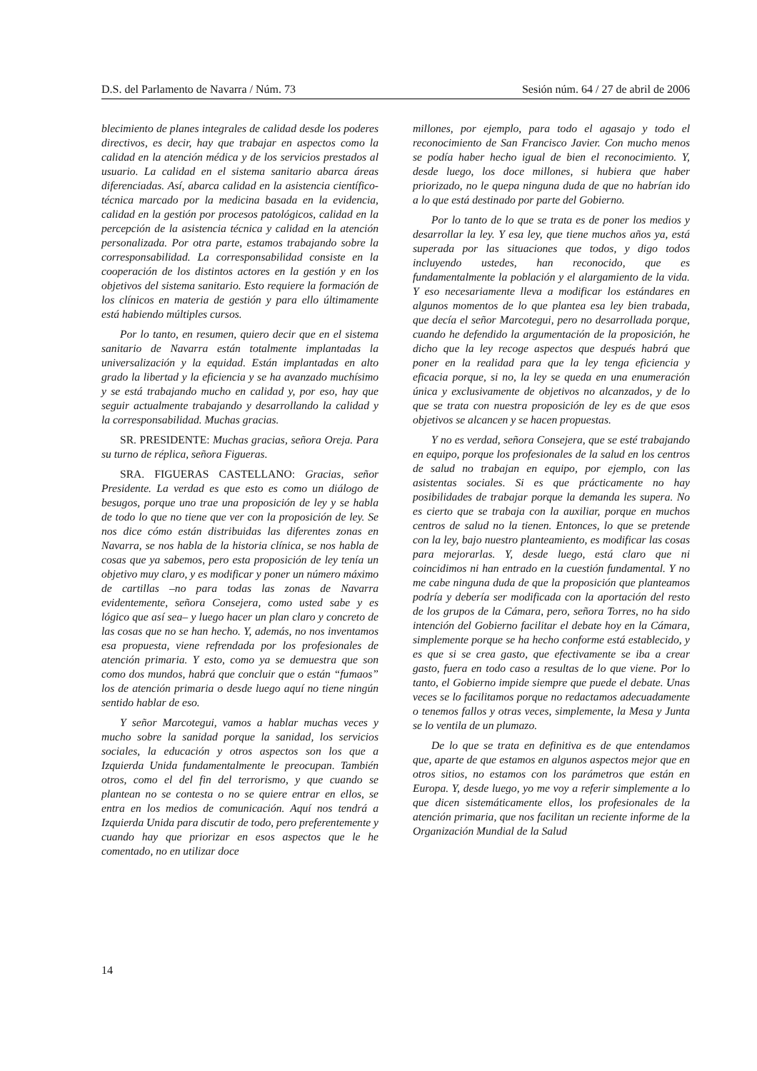D.S. del Parlamento de Navarra / Núm. 73 Sesión núm. 64 / 27 de abril de 2006
blecimiento de planes integrales de calidad desde los poderes directivos, es decir, hay que trabajar en aspectos como la calidad en la atención médica y de los servicios prestados al usuario. La calidad en el sistema sanitario abarca áreas diferenciadas. Así, abarca calidad en la asistencia científico-técnica marcado por la medicina basada en la evidencia, calidad en la gestión por procesos patológicos, calidad en la percepción de la asistencia técnica y calidad en la atención personalizada. Por otra parte, estamos trabajando sobre la corresponsabilidad. La corresponsabilidad consiste en la cooperación de los distintos actores en la gestión y en los objetivos del sistema sanitario. Esto requiere la formación de los clínicos en materia de gestión y para ello últimamente está habiendo múltiples cursos.
Por lo tanto, en resumen, quiero decir que en el sistema sanitario de Navarra están totalmente implantadas la universalización y la equidad. Están implantadas en alto grado la libertad y la eficiencia y se ha avanzado muchísimo y se está trabajando mucho en calidad y, por eso, hay que seguir actualmente trabajando y desarrollando la calidad y la corresponsabilidad. Muchas gracias.
SR. PRESIDENTE: Muchas gracias, señora Oreja. Para su turno de réplica, señora Figueras.
SRA. FIGUERAS CASTELLANO: Gracias, señor Presidente. La verdad es que esto es como un diálogo de besugos, porque uno trae una proposición de ley y se habla de todo lo que no tiene que ver con la proposición de ley. Se nos dice cómo están distribuidas las diferentes zonas en Navarra, se nos habla de la historia clínica, se nos habla de cosas que ya sabemos, pero esta proposición de ley tenía un objetivo muy claro, y es modificar y poner un número máximo de cartillas –no para todas las zonas de Navarra evidentemente, señora Consejera, como usted sabe y es lógico que así sea– y luego hacer un plan claro y concreto de las cosas que no se han hecho. Y, además, no nos inventamos esa propuesta, viene refrendada por los profesionales de atención primaria. Y esto, como ya se demuestra que son como dos mundos, habrá que concluir que o están “fumaos” los de atención primaria o desde luego aquí no tiene ningún sentido hablar de eso.
Y señor Marcotegui, vamos a hablar muchas veces y mucho sobre la sanidad porque la sanidad, los servicios sociales, la educación y otros aspectos son los que a Izquierda Unida fundamentalmente le preocupan. También otros, como el del fin del terrorismo, y que cuando se plantean no se contesta o no se quiere entrar en ellos, se entra en los medios de comunicación. Aquí nos tendrá a Izquierda Unida para discutir de todo, pero preferentemente y cuando hay que priorizar en esos aspectos que le he comentado, no en utilizar doce
millones, por ejemplo, para todo el agasajo y todo el reconocimiento de San Francisco Javier. Con mucho menos se podía haber hecho igual de bien el reconocimiento. Y, desde luego, los doce millones, si hubiera que haber priorizado, no le quepa ninguna duda de que no habrían ido a lo que está destinado por parte del Gobierno.
Por lo tanto de lo que se trata es de poner los medios y desarrollar la ley. Y esa ley, que tiene muchos años ya, está superada por las situaciones que todos, y digo todos incluyendo ustedes, han reconocido, que es fundamentalmente la población y el alargamiento de la vida. Y eso necesariamente lleva a modificar los estándares en algunos momentos de lo que plantea esa ley bien trabada, que decía el señor Marcotegui, pero no desarrollada porque, cuando he defendido la argumentación de la proposición, he dicho que la ley recoge aspectos que después habrá que poner en la realidad para que la ley tenga eficiencia y eficacia porque, si no, la ley se queda en una enumeración única y exclusivamente de objetivos no alcanzados, y de lo que se trata con nuestra proposición de ley es de que esos objetivos se alcancen y se hacen propuestas.
Y no es verdad, señora Consejera, que se esté trabajando en equipo, porque los profesionales de la salud en los centros de salud no trabajan en equipo, por ejemplo, con las asistentas sociales. Si es que prácticamente no hay posibilidades de trabajar porque la demanda les supera. No es cierto que se trabaja con la auxiliar, porque en muchos centros de salud no la tienen. Entonces, lo que se pretende con la ley, bajo nuestro planteamiento, es modificar las cosas para mejorarlas. Y, desde luego, está claro que ni coincidimos ni han entrado en la cuestión fundamental. Y no me cabe ninguna duda de que la proposición que planteamos podría y debería ser modificada con la aportación del resto de los grupos de la Cámara, pero, señora Torres, no ha sido intención del Gobierno facilitar el debate hoy en la Cámara, simplemente porque se ha hecho conforme está establecido, y es que si se crea gasto, que efectivamente se iba a crear gasto, fuera en todo caso a resultas de lo que viene. Por lo tanto, el Gobierno impide siempre que puede el debate. Unas veces se lo facilitamos porque no redactamos adecuadamente o tenemos fallos y otras veces, simplemente, la Mesa y Junta se lo ventila de un plumazo.
De lo que se trata en definitiva es de que entendamos que, aparte de que estamos en algunos aspectos mejor que en otros sitios, no estamos con los parámetros que están en Europa. Y, desde luego, yo me voy a referir simplemente a lo que dicen sistemáticamente ellos, los profesionales de la atención primaria, que nos facilitan un reciente informe de la Organización Mundial de la Salud
14